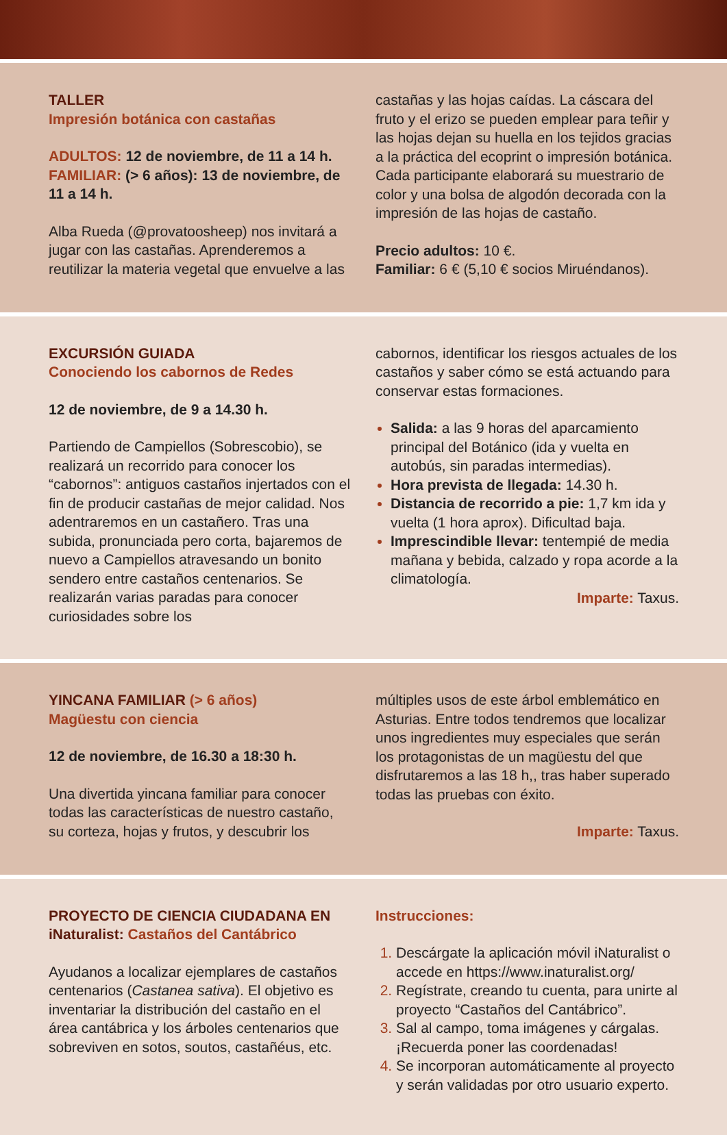TALLER
Impresión botánica con castañas
ADULTOS: 12 de noviembre, de 11 a 14 h.
FAMILIAR: (> 6 años): 13 de noviembre, de 11 a 14 h.
Alba Rueda (@provatoosheep) nos invitará a jugar con las castañas. Aprenderemos a reutilizar la materia vegetal que envuelve a las
castañas y las hojas caídas. La cáscara del fruto y el erizo se pueden emplear para teñir y las hojas dejan su huella en los tejidos gracias a la práctica del ecoprint o impresión botánica. Cada participante elaborará su muestrario de color y una bolsa de algodón decorada con la impresión de las hojas de castaño.
Precio adultos: 10 €.
Familiar: 6 € (5,10 € socios Miruéndanos).
EXCURSIÓN GUIADA
Conociendo los cabornos de Redes
12 de noviembre, de 9 a 14.30 h.
Partiendo de Campiellos (Sobrescobio), se realizará un recorrido para conocer los “cabornos”: antiguos castaños injertados con el fin de producir castañas de mejor calidad. Nos adentraremos en un castañero. Tras una subida, pronunciada pero corta, bajaremos de nuevo a Campiellos atravesando un bonito sendero entre castaños centenarios. Se realizarán varias paradas para conocer curiosidades sobre los
cabornos, identificar los riesgos actuales de los castaños y saber cómo se está actuando para conservar estas formaciones.
Salida: a las 9 horas del aparcamiento principal del Botánico (ida y vuelta en autobús, sin paradas intermedias).
Hora prevista de llegada: 14.30 h.
Distancia de recorrido a pie: 1,7 km ida y vuelta (1 hora aprox). Dificultad baja.
Imprescindible llevar: tentempié de media mañana y bebida, calzado y ropa acorde a la climatología.
Imparte: Taxus.
YINCANA FAMILIAR (> 6 años)
Magüestu con ciencia
12 de noviembre, de 16.30 a 18:30 h.
Una divertida yincana familiar para conocer todas las características de nuestro castaño, su corteza, hojas y frutos, y descubrir los
múltiples usos de este árbol emblemático en Asturias. Entre todos tendremos que localizar unos ingredientes muy especiales que serán los protagonistas de un magüestu del que disfrutaremos a las 18 h,, tras haber superado todas las pruebas con éxito.
Imparte: Taxus.
PROYECTO DE CIENCIA CIUDADANA EN iNaturalist: Castaños del Cantábrico
Ayudanos a localizar ejemplares de castaños centenarios (Castanea sativa). El objetivo es inventariar la distribución del castaño en el área cantábrica y los árboles centenarios que sobreviven en sotos, soutos, castañéus, etc.
Instrucciones:
Descárgate la aplicación móvil iNaturalist o accede en https://www.inaturalist.org/
Regístrate, creando tu cuenta, para unirte al proyecto “Castaños del Cantábrico”.
Sal al campo, toma imágenes y cárgalas. ¡Recuerda poner las coordenadas!
Se incorporan automáticamente al proyecto y serán validadas por otro usuario experto.